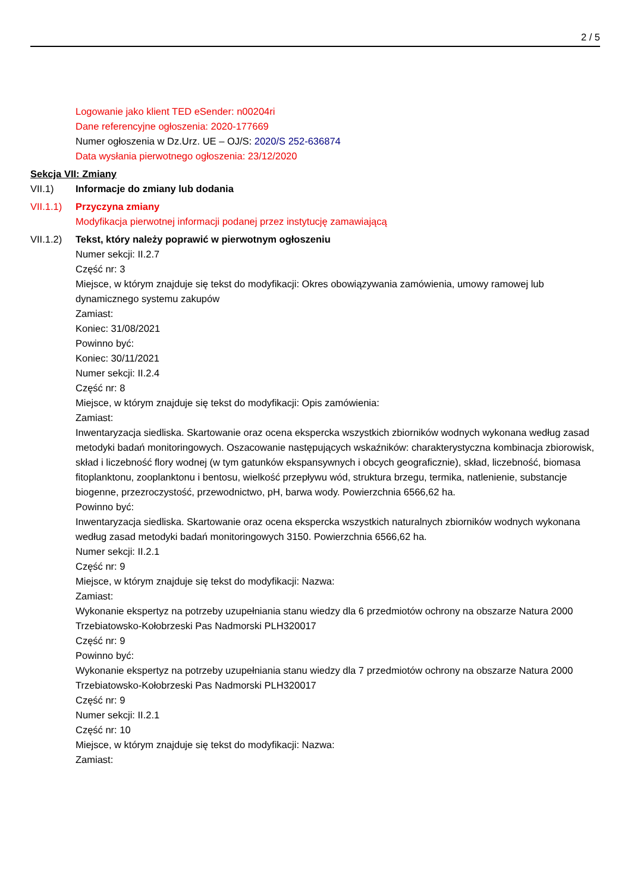2 / 5
Logowanie jako klient TED eSender: n00204ri
Dane referencyjne ogłoszenia: 2020-177669
Numer ogłoszenia w Dz.Urz. UE – OJ/S: 2020/S 252-636874
Data wysłania pierwotnego ogłoszenia: 23/12/2020
Sekcja VII: Zmiany
VII.1) Informacje do zmiany lub dodania
VII.1.1)
Przyczyna zmiany
Modyfikacja pierwotnej informacji podanej przez instytucję zamawiającą
VII.1.2)
Tekst, który należy poprawić w pierwotnym ogłoszeniu
Numer sekcji: II.2.7
Część nr: 3
Miejsce, w którym znajduje się tekst do modyfikacji: Okres obowiązywania zamówienia, umowy ramowej lub dynamicznego systemu zakupów
Zamiast:
Koniec: 31/08/2021
Powinno być:
Koniec: 30/11/2021
Numer sekcji: II.2.4
Część nr: 8
Miejsce, w którym znajduje się tekst do modyfikacji: Opis zamówienia:
Zamiast:
Inwentaryzacja siedliska. Skartowanie oraz ocena ekspercka wszystkich zbiorników wodnych wykonana według zasad metodyki badań monitoringowych. Oszacowanie następujących wskaźników: charakterystyczna kombinacja zbiorowisk, skład i liczebność flory wodnej (w tym gatunków ekspansywnych i obcych geograficznie), skład, liczebność, biomasa fitoplanktonu, zooplanktonu i bentosu, wielkość przepływu wód, struktura brzegu, termika, natlenienie, substancje biogenne, przezroczystość, przewodnictwo, pH, barwa wody. Powierzchnia 6566,62 ha.
Powinno być:
Inwentaryzacja siedliska. Skartowanie oraz ocena ekspercka wszystkich naturalnych zbiorników wodnych wykonana według zasad metodyki badań monitoringowych 3150. Powierzchnia 6566,62 ha.
Numer sekcji: II.2.1
Część nr: 9
Miejsce, w którym znajduje się tekst do modyfikacji: Nazwa:
Zamiast:
Wykonanie ekspertyz na potrzeby uzupełniania stanu wiedzy dla 6 przedmiotów ochrony na obszarze Natura 2000 Trzebiatowsko-Kołobrzeski Pas Nadmorski PLH320017
Część nr: 9
Powinno być:
Wykonanie ekspertyz na potrzeby uzupełniania stanu wiedzy dla 7 przedmiotów ochrony na obszarze Natura 2000 Trzebiatowsko-Kołobrzeski Pas Nadmorski PLH320017
Część nr: 9
Numer sekcji: II.2.1
Część nr: 10
Miejsce, w którym znajduje się tekst do modyfikacji: Nazwa:
Zamiast: